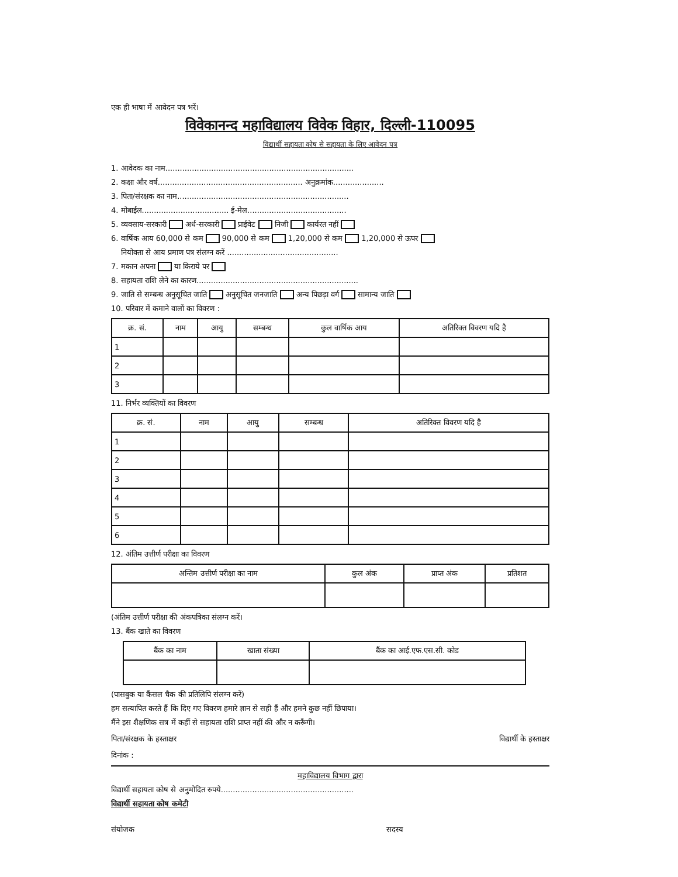एक ही भाषा में आवेदन पत्र भरें।
विवेकानन्द महाविद्यालय विवेक विहार, दिल्ली-110095
विद्यार्थी सहायता कोष से सहायता के लिए आवेदन पत्र
1. आवेदक का नाम..............................................................................
2. कक्षा और वर्ष............................................................ अनुक्रमांक.....................
3. पिता/संरक्षक का नाम.......................................................................
4. मोबाईल.................................... ई-मेल.........................................
5. व्यवसाय-सरकारी अर्ध-सरकारी प्राईवेट निजी कार्यरत नहीं
6. वार्षिक आय 60,000 से कम 90,000 से कम 1,20,000 से कम 1,20,000 से ऊपर
नियोक्ता से आय प्रमाण पत्र संलग्न करें ..............................................
7. मकान अपना या किराये पर
8. सहायता राशि लेने का कारण...................................................................
9. जाति से सम्बन्ध अनुसूचित जाति अनुसूचित जनजाति अन्य पिछड़ा वर्ग सामान्य जाति
10. परिवार में कमाने वालों का विवरण :
| क्र. सं. | नाम | आयु | सम्बन्ध | कुल वार्षिक आय | अतिरिक्त विवरण यदि है |
| --- | --- | --- | --- | --- | --- |
| 1 | | | | | |
| 2 | | | | | |
| 3 | | | | | |
11. निर्भर व्यक्तियों का विवरण
| क्र. सं. | नाम | आयु | सम्बन्ध | अतिरिक्त विवरण यदि है |
| --- | --- | --- | --- | --- |
| 1 | | | | |
| 2 | | | | |
| 3 | | | | |
| 4 | | | | |
| 5 | | | | |
| 6 | | | | |
12. अंतिम उत्तीर्ण परीक्षा का विवरण
| अन्तिम उत्तीर्ण परीक्षा का नाम | कुल अंक | प्राप्त अंक | प्रतिशत |
| --- | --- | --- | --- |
(अंतिम उत्तीर्ण परीक्षा की अंकपत्रिका संलग्न करें।
13. बैंक खाते का विवरण
| बैंक का नाम | खाता संख्या | बैंक का आई.एफ.एस.सी. कोड |
| --- | --- | --- |
(पासबुक या कैंसल चैक की प्रतिलिपि संलग्न करें)
हम सत्यापित करते हैं कि दिए गए विवरण हमारे ज्ञान से सही हैं और हमने कुछ नहीं छिपाया।
मैंने इस शैक्षणिक सत्र में कहीं से सहायता राशि प्राप्त नहीं की और न करूँगी।
पिता/संरक्षक के हस्ताक्षर विद्यार्थी के हस्ताक्षर
दिनांक :
महाविद्यालय विभाग द्वारा
विद्यार्थी सहायता कोष से अनुमोदित रुपये.......................................................
विद्यार्थी सहायता कोष कमेटी
संयोजक सदस्य